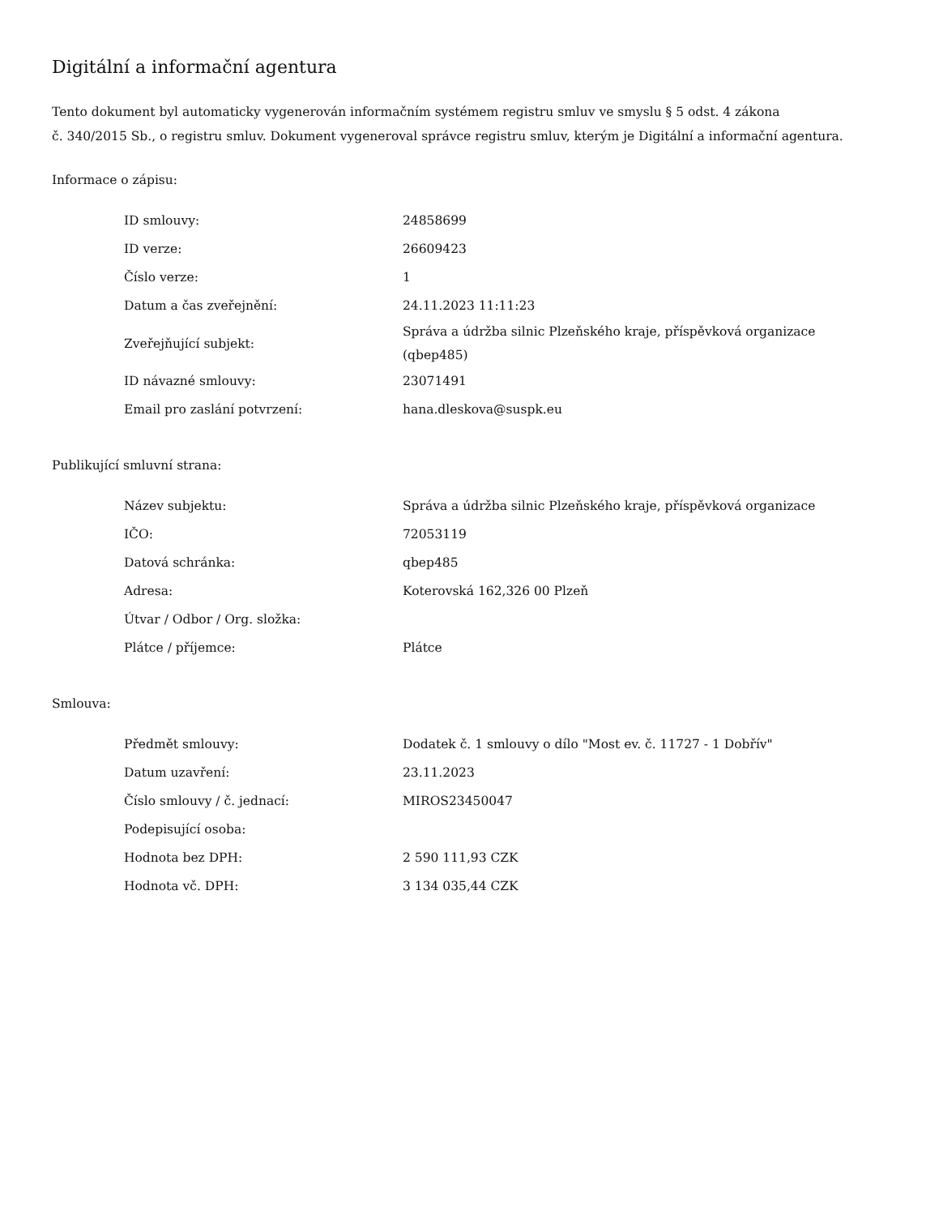Digitální a informační agentura
Tento dokument byl automaticky vygenerován informačním systémem registru smluv ve smyslu § 5 odst. 4 zákona
č. 340/2015 Sb., o registru smluv. Dokument vygeneroval správce registru smluv, kterým je Digitální a informační agentura.
Informace o zápisu:
| ID smlouvy: | 24858699 |
| ID verze: | 26609423 |
| Číslo verze: | 1 |
| Datum a čas zveřejnění: | 24.11.2023 11:11:23 |
| Zveřejňující subjekt: | Správa a údržba silnic Plzeňského kraje, příspěvková organizace (qbep485) |
| ID návazné smlouvy: | 23071491 |
| Email pro zaslání potvrzení: | hana.dleskova@suspk.eu |
Publikující smluvní strana:
| Název subjektu: | Správa a údržba silnic Plzeňského kraje, příspěvková organizace |
| IČO: | 72053119 |
| Datová schránka: | qbep485 |
| Adresa: | Koterovská 162,326 00 Plzeň |
| Útvar / Odbor / Org. složka: | |
| Plátce / příjemce: | Plátce |
Smlouva:
| Předmět smlouvy: | Dodatek č. 1 smlouvy o dílo "Most ev. č. 11727 - 1 Dobřív" |
| Datum uzavření: | 23.11.2023 |
| Číslo smlouvy / č. jednací: | MIROS23450047 |
| Podepisující osoba: | |
| Hodnota bez DPH: | 2 590 111,93 CZK |
| Hodnota vč. DPH: | 3 134 035,44 CZK |